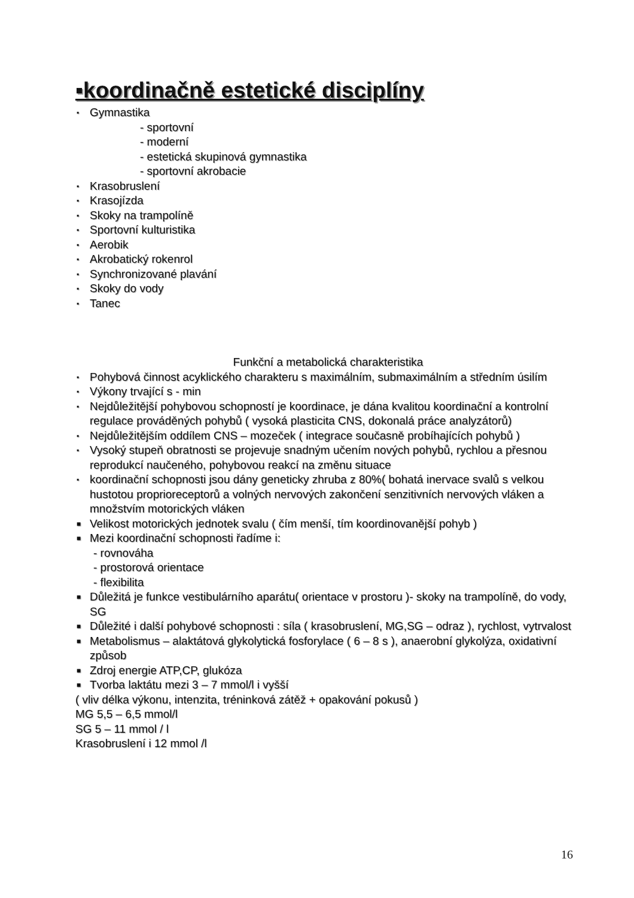▪koordinačně estetické disciplíny
▪ Gymnastika
- sportovní
- moderní
- estetická skupinová gymnastika
- sportovní akrobacie
▪ Krasobruslení
▪ Krasojízda
▪ Skoky na trampolíně
▪ Sportovní kulturistika
▪ Aerobik
▪ Akrobatický rokenrol
▪ Synchronizované plavání
▪ Skoky do vody
▪ Tanec
Funkční a metabolická charakteristika
▪ Pohybová činnost acyklického charakteru s maximálním, submaximálním a středním úsilím
▪ Výkony trvající s - min
▪ Nejdůležitější pohybovou schopností je koordinace, je dána kvalitou koordinační a kontrolní regulace prováděných pohybů ( vysoká plasticita CNS, dokonalá práce analyzátorů)
▪ Nejdůležitějším oddílem CNS – mozeček ( integrace současně probíhajících pohybů )
▪ Vysoký stupeň obratnosti se projevuje snadným učením nových pohybů, rychlou a přesnou reprodukcí naučeného, pohybovou reakcí na změnu situace
▪ koordinační schopnosti jsou dány geneticky zhruba z 80%( bohatá inervace svalů s velkou hustotou proprioreceptorů a volných nervových zakončení senzitivních nervových vláken a množstvím motorických vláken
■ Velikost motorických jednotek svalu ( čím menší, tím koordinovanější pohyb )
■ Mezi koordinační schopnosti řadíme i:
- rovnováha
- prostorová orientace
- flexibilita
■ Důležitá je funkce vestibulárního aparátu( orientace v prostoru )- skoky na trampolíně, do vody, SG
■ Důležité i další pohybové schopnosti : síla ( krasobruslení, MG,SG – odraz ), rychlost, vytrvalost
■ Metabolismus – alaktátová glykolytická fosforylace ( 6 – 8 s ), anaerobní glykolýza, oxidativní způsob
■ Zdroj energie ATP,CP, glukóza
■ Tvorba laktátu mezi 3 – 7 mmol/l i vyšší
( vliv délka výkonu, intenzita, tréninková zátěž + opakování pokusů )
MG 5,5 – 6,5 mmol/l
SG 5 – 11 mmol / l
Krasobruslení i 12 mmol /l
16